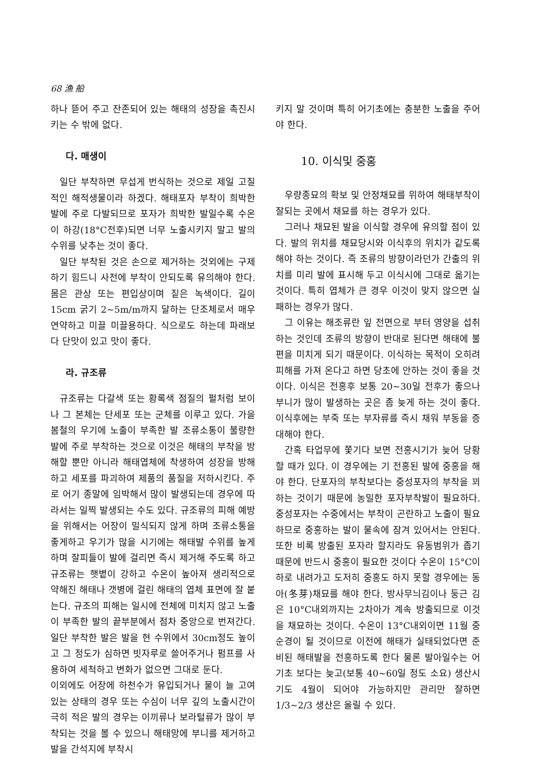68 漁 船
하나 뜯어 주고 잔존되어 있는 해태의 성장을 촉진시키는 수 밖에 없다.
다. 매생이
일단 부착하면 무섭게 번식하는 것으로 제일 고질적인 해적생물이라 하겠다. 해태포자 부착이 희박한 발에 주로 다발되므로 포자가 희박한 발일수록 수온이 하강(18°C전후)되면 너무 노출시키지 말고 발의 수위를 낮추는 것이 좋다.
일단 부착된 것은 손으로 제거하는 것외에는 구제하기 힘드니 사전에 부착이 안되도록 유의해야 한다. 몸은 관상 또는 편입상이며 짙은 녹색이다. 길이 15cm 굵기 2~5m/m까지 달하는 단조체로서 매우 연약하고 미끌 미끌용하다. 식으로도 하는데 파래보다 단맛이 있고 맛이 좋다.
라. 규조류
규조류는 다갈색 또는 황록색 점질의 펄처럼 보이나 그 본체는 단세포 또는 군체를 이루고 있다. 가을 봄철의 우기에 노출이 부족한 발 조류소통이 불량한 발에 주로 부착하는 것으로 이것은 해태의 부착을 방해할 뿐만 아니라 해태엽체에 착생하여 성장을 방해하고 세포를 파괴하여 제품의 품질을 저하시킨다. 주로 어기 종말에 임박해서 많이 발생되는데 경우에 따라서는 일찍 발생되는 수도 있다. 규조류의 피해 예방을 위해서는 어장이 밀식되지 않게 하며 조류소통을 좋게하고 우기가 많을 시기에는 해태발 수위를 높게하며 잘피들이 발에 걸리면 즉시 제거해 주도록 하고 규조류는 햇볕이 강하고 수온이 높아져 생리적으로 약해진 해태나 갯병에 걸린 해태의 엽체 표면에 잘 붙는다. 규조의 피해는 일시에 전체에 미치지 않고 노출이 부족한 발의 끝부분에서 점차 중앙으로 번져간다. 일단 부착한 발은 발을 현 수위에서 30cm정도 높이고 그 정도가 심하면 빗자루로 쓸어주거나 펌프를 사용하여 세척하고 변화가 없으면 그대로 둔다.
이외에도 어장에 하천수가 유입되거나 물이 늘 고여 있는 상태의 경우 또는 수심이 너무 깊의 노출시간이 극히 적은 발의 경우는 이끼류나 보라털류가 많이 부착되는 것을 볼 수 있으니 해태망에 부니를 제거하고 발을 간석지에 부착시
키지 말 것이며 특히 어기초에는 충분한 노출을 주어야 한다.
10. 이식및 중홍
우량종묘의 확보 및 안정채묘를 위하여 해태부착이 잘되는 곳에서 채묘를 하는 경우가 있다.
그러나 채묘된 발을 이식할 경우에 유의할 점이 있다. 발의 위치를 채묘당시와 이식후의 위치가 같도록 해야 하는 것이다. 즉 조류의 방향이라던가 간출의 위치를 미리 발에 표시해 두고 이식시에 그대로 옮기는 것이다. 특히 엽체가 큰 경우 이것이 맞지 않으면 실패하는 경우가 많다.
그 이유는 해조류란 잎 전면으로 부터 영양을 섭취하는 것인데 조류의 방향이 반대로 된다면 해태에 불편을 미치게 되기 때문이다. 이식하는 목적이 오히려 피해를 가져 온다고 하면 당초에 안하는 것이 좋을 것이다. 이식은 전홍후 보통 20~30일 전후가 좋으나 부니가 많이 발생하는 곳은 좀 늦게 하는 것이 좋다. 이식후에는 부죽 또는 부자류를 즉시 채워 부동을 증대해야 한다.
간혹 타업무에 쫓기다 보면 전홍시기가 늦어 당황할 때가 있다. 이 경우에는 기 전홍된 발에 중홍을 해야 한다. 단포자의 부착보다는 중성포자의 부착을 꾀하는 것이기 때문에 농밀한 포자부착발이 필요하다. 중성포자는 수중에서는 부착이 곤란하고 노출이 필요하므로 중홍하는 발이 물속에 잠겨 있어서는 안된다. 또한 비록 방출된 포자라 할지라도 유동범위가 좁기 때문에 반드시 중홍이 필요한 것이다 수온이 15°C이하로 내려가고 도저히 중홍도 하지 못할 경우에는 동아(冬芽)채묘를 해야 한다. 방사무늬김이나 둥근 김은 10°C내외까지는 2차아가 계속 방출되므로 이것을 채묘하는 것이다. 수온이 13°C내외이면 11월 중순경이 될 것이므로 이전에 해태가 실태되었다면 준비된 해태발을 전홍하도록 한다 물론 발아일수는 어기초 보다는 늦고(보통 40~60일 정도 소요) 생산시기도 4월이 되어야 가능하지만 관리만 잘하면 1/3~2/3 생산은 올릴 수 있다.